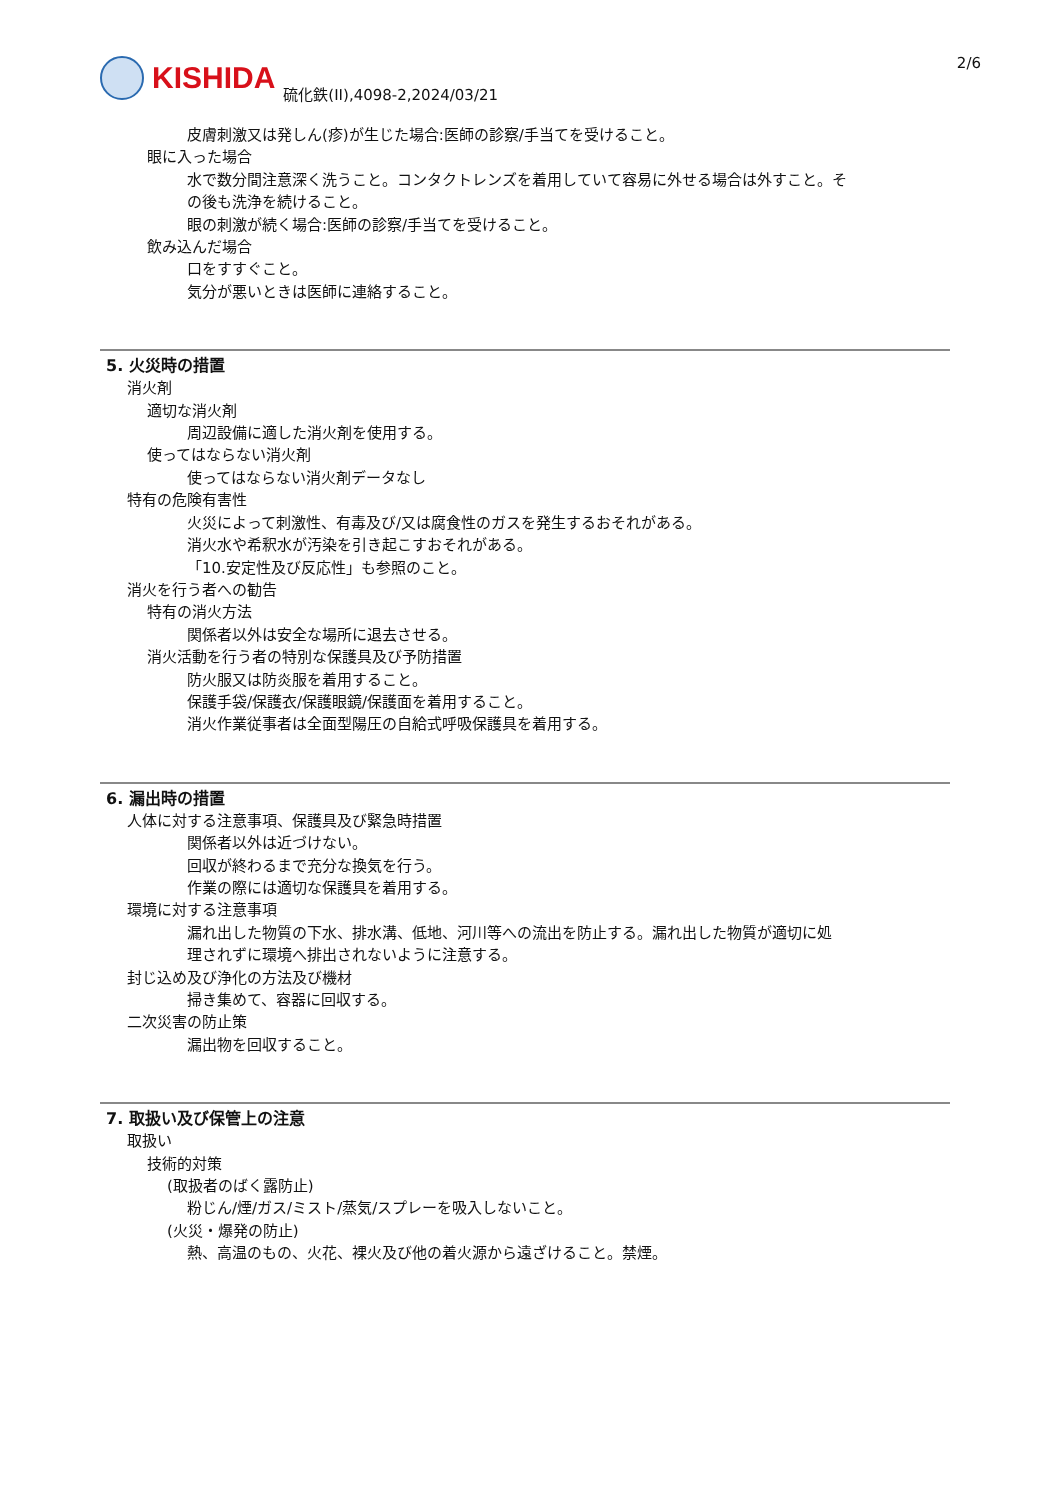KISHIDA
硫化鉄(II),4098-2,2024/03/21
2/6
皮膚刺激又は発しん(疹)が生じた場合:医師の診察/手当てを受けること。
眼に入った場合
水で数分間注意深く洗うこと。コンタクトレンズを着用していて容易に外せる場合は外すこと。そ
の後も洗浄を続けること。
眼の刺激が続く場合:医師の診察/手当てを受けること。
飲み込んだ場合
口をすすぐこと。
気分が悪いときは医師に連絡すること。
5. 火災時の措置
消火剤
適切な消火剤
周辺設備に適した消火剤を使用する。
使ってはならない消火剤
使ってはならない消火剤データなし
特有の危険有害性
火災によって刺激性、有毒及び/又は腐食性のガスを発生するおそれがある。
消火水や希釈水が汚染を引き起こすおそれがある。
「10.安定性及び反応性」も参照のこと。
消火を行う者への勧告
特有の消火方法
関係者以外は安全な場所に退去させる。
消火活動を行う者の特別な保護具及び予防措置
防火服又は防炎服を着用すること。
保護手袋/保護衣/保護眼鏡/保護面を着用すること。
消火作業従事者は全面型陽圧の自給式呼吸保護具を着用する。
6. 漏出時の措置
人体に対する注意事項、保護具及び緊急時措置
関係者以外は近づけない。
回収が終わるまで充分な換気を行う。
作業の際には適切な保護具を着用する。
環境に対する注意事項
漏れ出した物質の下水、排水溝、低地、河川等への流出を防止する。漏れ出した物質が適切に処
理されずに環境へ排出されないように注意する。
封じ込め及び浄化の方法及び機材
掃き集めて、容器に回収する。
二次災害の防止策
漏出物を回収すること。
7. 取扱い及び保管上の注意
取扱い
技術的対策
(取扱者のばく露防止)
粉じん/煙/ガス/ミスト/蒸気/スプレーを吸入しないこと。
(火災・爆発の防止)
熱、高温のもの、火花、裸火及び他の着火源から遠ざけること。禁煙。